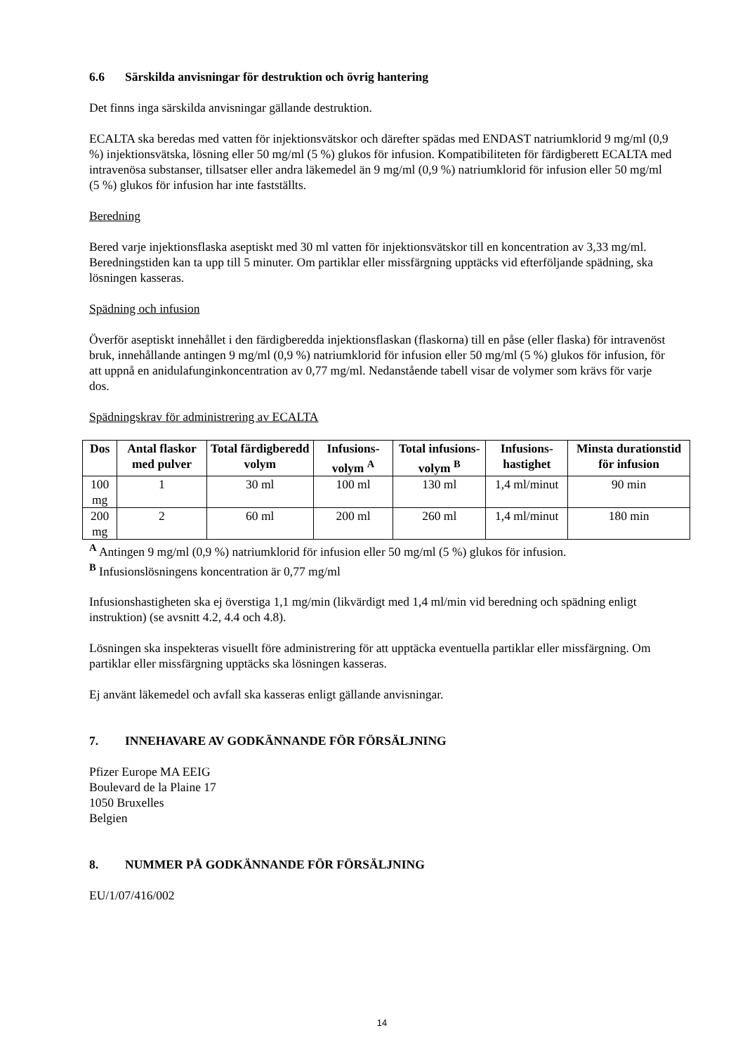6.6 Särskilda anvisningar för destruktion och övrig hantering
Det finns inga särskilda anvisningar gällande destruktion.
ECALTA ska beredas med vatten för injektionsvätskor och därefter spädas med ENDAST natriumklorid 9 mg/ml (0,9 %) injektionsvätska, lösning eller 50 mg/ml (5 %) glukos för infusion. Kompatibiliteten för färdigberett ECALTA med intravenösa substanser, tillsatser eller andra läkemedel än 9 mg/ml (0,9 %) natriumklorid för infusion eller 50 mg/ml (5 %) glukos för infusion har inte fastställts.
Beredning
Bered varje injektionsflaska aseptiskt med 30 ml vatten för injektionsvätskor till en koncentration av 3,33 mg/ml. Beredningstiden kan ta upp till 5 minuter. Om partiklar eller missfärgning upptäcks vid efterföljande spädning, ska lösningen kasseras.
Spädning och infusion
Överför aseptiskt innehållet i den färdigberedda injektionsflaskan (flaskorna) till en påse (eller flaska) för intravenöst bruk, innehållande antingen 9 mg/ml (0,9 %) natriumklorid för infusion eller 50 mg/ml (5 %) glukos för infusion, för att uppnå en anidulafunginkoncentration av 0,77 mg/ml. Nedanstående tabell visar de volymer som krävs för varje dos.
Spädningskrav för administrering av ECALTA
| Dos | Antal flaskor med pulver | Total färdigberedd volym | Infusions-volym <sup>A</sup> | Total infusions-volym <sup>B</sup> | Infusions-hastighet | Minsta durationstid för infusion |
| --- | --- | --- | --- | --- | --- | --- |
| 100 mg | 1 | 30 ml | 100 ml | 130 ml | 1,4 ml/minut | 90 min |
| 200 mg | 2 | 60 ml | 200 ml | 260 ml | 1,4 ml/minut | 180 min |
<sup>A</sup> Antingen 9 mg/ml (0,9 %) natriumklorid för infusion eller 50 mg/ml (5 %) glukos för infusion.
<sup>B</sup> Infusionslösningens koncentration är 0,77 mg/ml
Infusionshastigheten ska ej överstiga 1,1 mg/min (likvärdigt med 1,4 ml/min vid beredning och spädning enligt instruktion) (se avsnitt 4.2, 4.4 och 4.8).
Lösningen ska inspekteras visuellt före administrering för att upptäcka eventuella partiklar eller missfärgning. Om partiklar eller missfärgning upptäcks ska lösningen kasseras.
Ej använt läkemedel och avfall ska kasseras enligt gällande anvisningar.
7. INNEHAVARE AV GODKÄNNANDE FÖR FÖRSÄLJNING
Pfizer Europe MA EEIG
Boulevard de la Plaine 17
1050 Bruxelles
Belgien
8. NUMMER PÅ GODKÄNNANDE FÖR FÖRSÄLJNING
EU/1/07/416/002
14